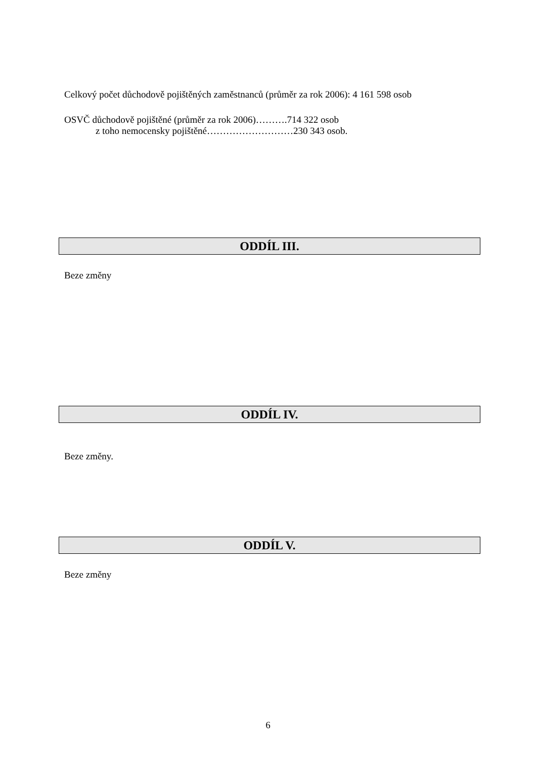Celkový počet důchodově pojištěných zaměstnanců (průměr za rok 2006): 4 161 598 osob
OSVČ důchodově pojištěné (průměr za rok 2006)……….714 322 osob
z toho nemocensky pojištěné………………………230 343 osob.
ODDÍL III.
Beze změny
ODDÍL IV.
Beze změny.
ODDÍL V.
Beze změny
6